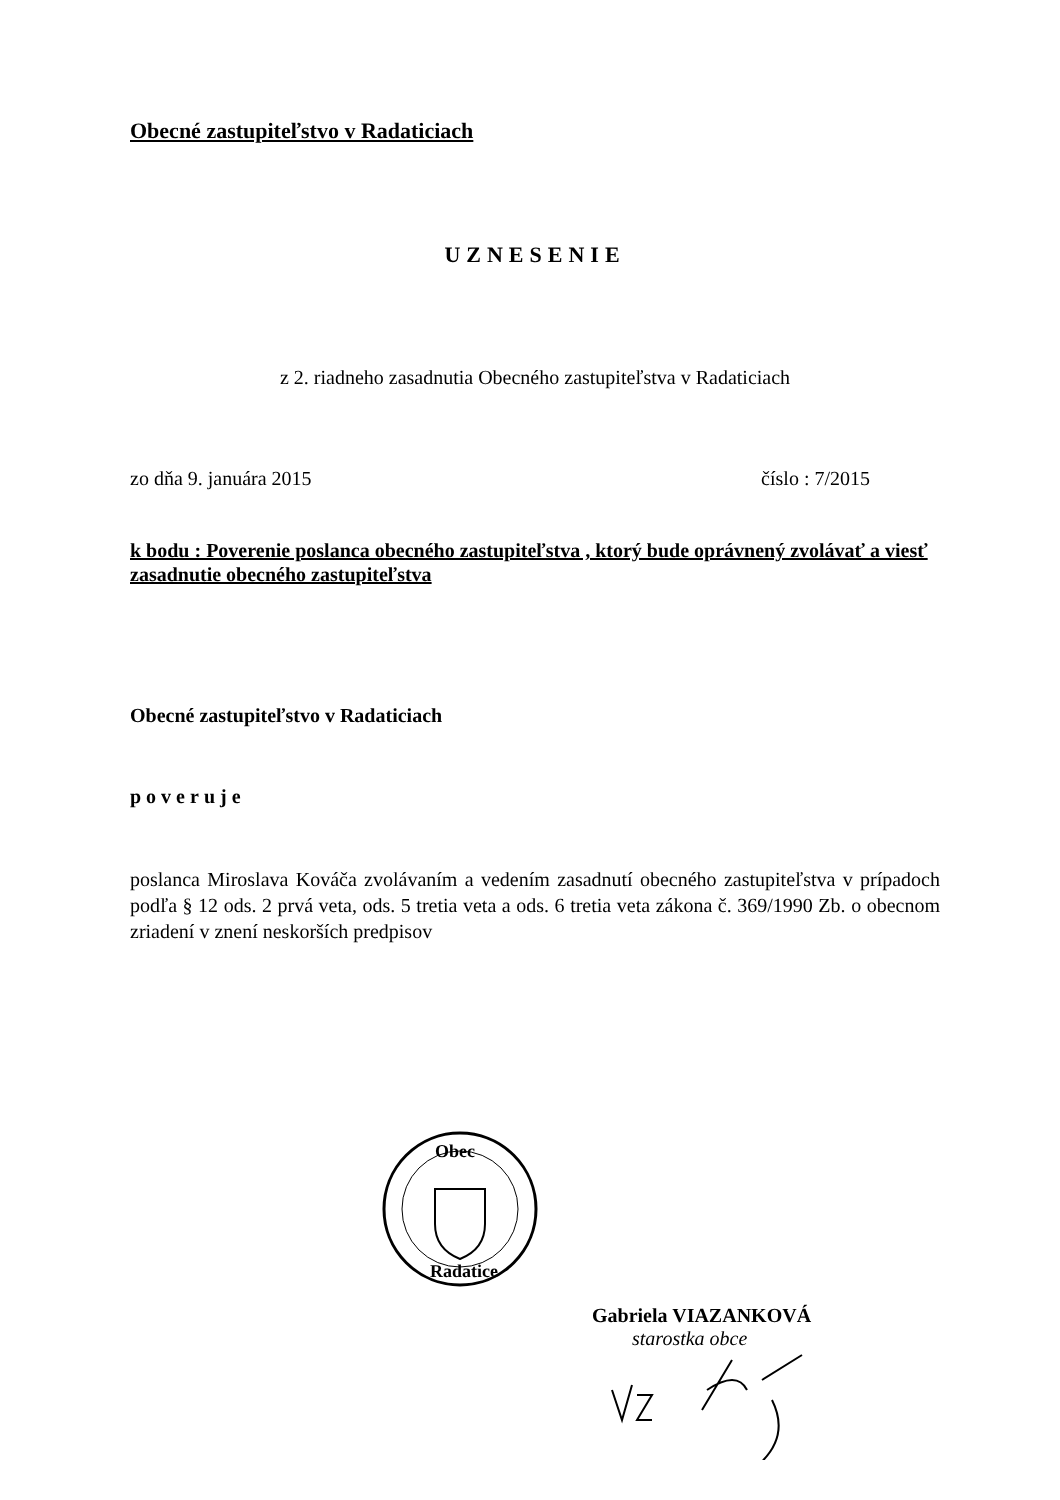Obecné zastupiteľstvo v Radaticiach
UZNESENIE
z 2. riadneho zasadnutia Obecného zastupiteľstva v Radaticiach
zo dňa 9. januára 2015 číslo : 7/2015
k bodu : Poverenie poslanca obecného zastupiteľstva , ktorý bude oprávnený zvolávať a viesť zasadnutie obecného zastupiteľstva
Obecné zastupiteľstvo v Radaticiach
poveruje
poslanca Miroslava Kováča zvolávaním a vedením zasadnutí obecného zastupiteľstva v prípadoch podľa § 12 ods. 2 prvá veta, ods. 5 tretia veta a ods. 6 tretia veta zákona č. 369/1990 Zb. o obecnom zriadení v znení neskorších predpisov
Obec
Radatice
Gabriela VIAZANKOVÁ
starostka obce